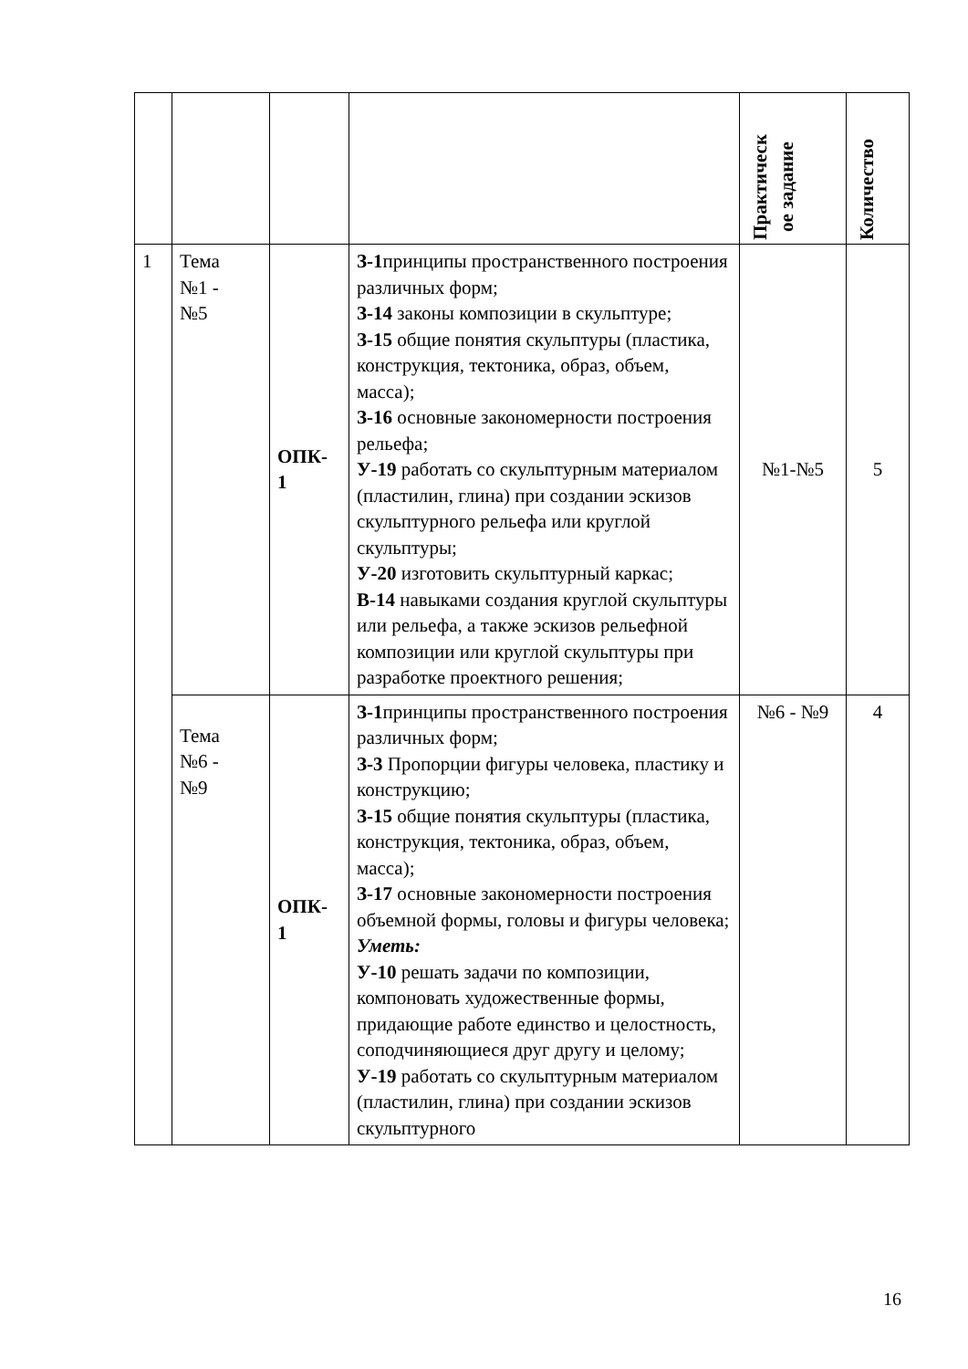| | | | | Практическ ое задание | Количество |
| 1 | Тема №1 - №5 | ОПК- 1 | З-1 принципы пространственного построения различных форм; З-14 законы композиции в скульптуре; З-15 общие понятия скульптуры (пластика, конструкция, тектоника, образ, объем, масса); З-16 основные закономерности построения рельефа; У-19 работать со скульптурным материалом (пластилин, глина) при создании эскизов скульптурного рельефа или круглой скульптуры; У-20 изготовить скульптурный каркас; В-14 навыками создания круглой скульптуры или рельефа, а также эскизов рельефной композиции или круглой скульптуры при разработке проектного решения; | №1-№5 | 5 |
| | Тема №6 - №9 | ОПК- 1 | З-1 принципы пространственного построения различных форм; З-3 Пропорции фигуры человека, пластику и конструкцию; З-15 общие понятия скульптуры (пластика, конструкция, тектоника, образ, объем, масса); З-17 основные закономерности построения объемной формы, головы и фигуры человека; Уметь: У-10 решать задачи по композиции, компоновать художественные формы, придающие работе единство и целостность, соподчиняющиеся друг другу и целому; У-19 работать со скульптурным материалом (пластилин, глина) при создании эскизов скульптурного | №6 - №9 | 4 |
16